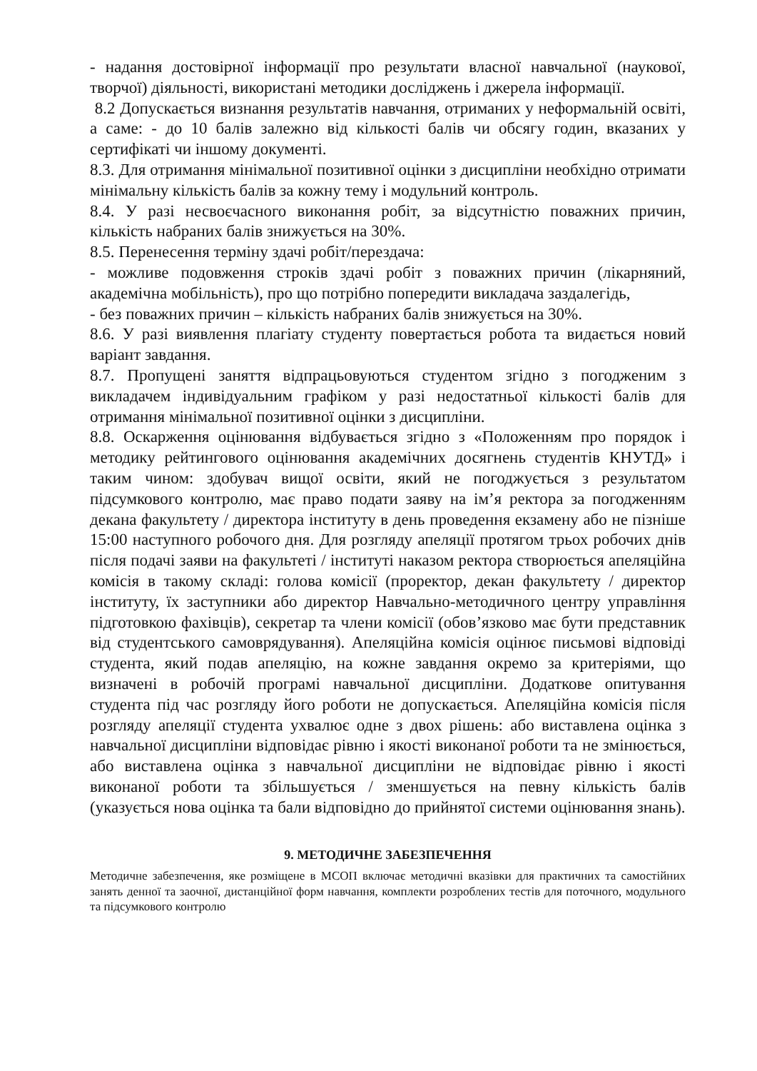- надання достовірної інформації про результати власної навчальної (наукової, творчої) діяльності, використані методики досліджень і джерела інформації.
8.2 Допускається визнання результатів навчання, отриманих у неформальній освіті, а саме: - до 10 балів залежно від кількості балів чи обсягу годин, вказаних у сертифікаті чи іншому документі.
8.3. Для отримання мінімальної позитивної оцінки з дисципліни необхідно отримати мінімальну кількість балів за кожну тему і модульний контроль.
8.4. У разі несвоєчасного виконання робіт, за відсутністю поважних причин, кількість набраних балів знижується на 30%.
8.5. Перенесення терміну здачі робіт/перездача:
- можливе подовження строків здачі робіт з поважних причин (лікарняний, академічна мобільність), про що потрібно попередити викладача заздалегідь,
- без поважних причин – кількість набраних балів знижується на 30%.
8.6. У разі виявлення плагіату студенту повертається робота та видається новий варіант завдання.
8.7. Пропущені заняття відпрацьовуються студентом згідно з погодженим з викладачем індивідуальним графіком у разі недостатньої кількості балів для отримання мінімальної позитивної оцінки з дисципліни.
8.8. Оскарження оцінювання відбувається згідно з «Положенням про порядок і методику рейтингового оцінювання академічних досягнень студентів КНУТД» і таким чином: здобувач вищої освіти, який не погоджується з результатом підсумкового контролю, має право подати заяву на ім’я ректора за погодженням декана факультету / директора інституту в день проведення екзамену або не пізніше 15:00 наступного робочого дня. Для розгляду апеляції протягом трьох робочих днів після подачі заяви на факультеті / інституті наказом ректора створюється апеляційна комісія в такому складі: голова комісії (проректор, декан факультету / директор інституту, їх заступники або директор Навчально-методичного центру управління підготовкою фахівців), секретар та члени комісії (обов’язково має бути представник від студентського самоврядування). Апеляційна комісія оцінює письмові відповіді студента, який подав апеляцію, на кожне завдання окремо за критеріями, що визначені в робочій програмі навчальної дисципліни. Додаткове опитування студента під час розгляду його роботи не допускається. Апеляційна комісія після розгляду апеляції студента ухвалює одне з двох рішень: або виставлена оцінка з навчальної дисципліни відповідає рівню і якості виконаної роботи та не змінюється, або виставлена оцінка з навчальної дисципліни не відповідає рівню і якості виконаної роботи та збільшується / зменшується на певну кількість балів (указується нова оцінка та бали відповідно до прийнятої системи оцінювання знань).
9. МЕТОДИЧНЕ ЗАБЕЗПЕЧЕННЯ
Методичне забезпечення, яке розміщене в МСОП включає методичні вказівки для практичних та самостійних занять денної та заочної, дистанційної форм навчання, комплекти розроблених тестів для поточного, модульного та підсумкового контролю